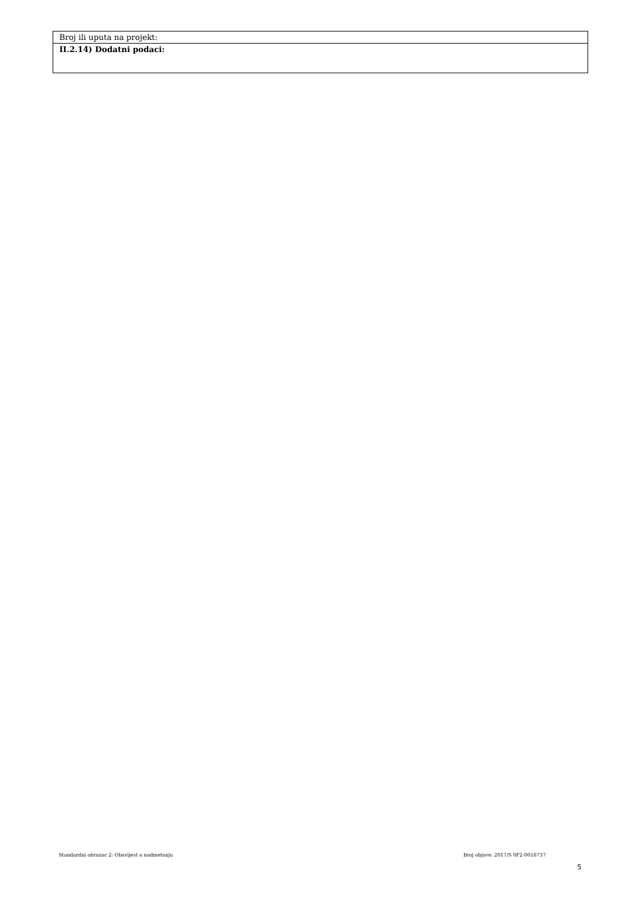| Broj ili uputa na projekt: |
| II.2.14) Dodatni podaci: |
Standardni obrazac 2: Obavijest o nadmetanju Broj objave: 2017/S 0F2-0016737
5